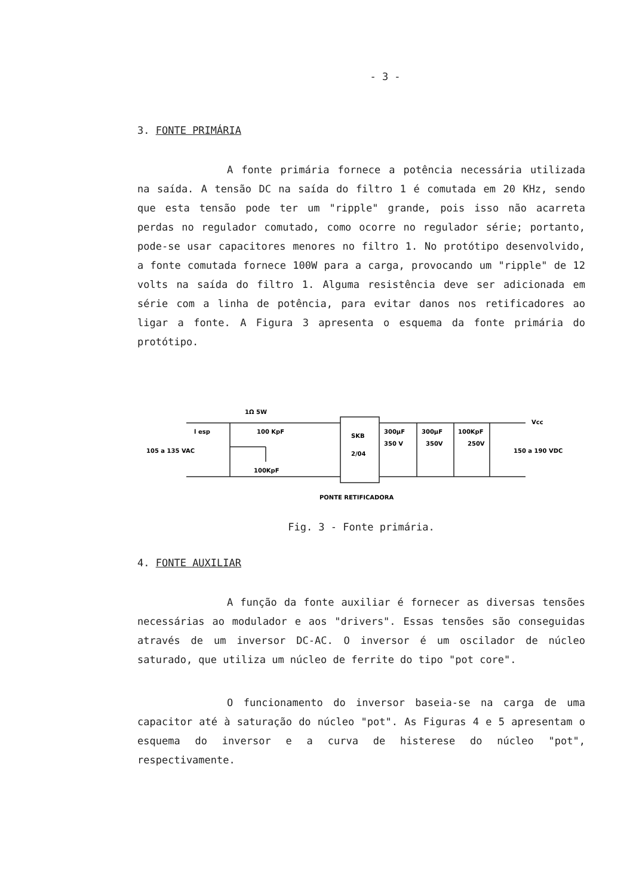- 3 -
3. FONTE PRIMÁRIA
A fonte primária fornece a potência necessária utilizada na saída. A tensão DC na saída do filtro 1 é comutada em 20 KHz, sendo que esta tensão pode ter um "ripple" grande, pois isso não acarreta perdas no regulador comutado, como ocorre no regulador série; portanto, pode-se usar capacitores menores no filtro 1. No protótipo desenvolvido, a fonte comutada fornece 100W para a carga, provocando um "ripple" de 12 volts na saída do filtro 1. Alguma resistência deve ser adicionada em série com a linha de potência, para evitar danos nos retificadores ao ligar a fonte. A Figura 3 apresenta o esquema da fonte primária do protótipo.
1Ω 5W
100 KpF
100KpF
l esp
105 a 135 VAC
SKB
2/04
300μF
350 V
300μF
350V
100KpF
250V
Vcc
150 a 190 VDC
PONTE RETIFICADORA
Fig. 3 - Fonte primária.
4. FONTE AUXILIAR
A função da fonte auxiliar é fornecer as diversas tensões necessárias ao modulador e aos "drivers". Essas tensões são conseguidas através de um inversor DC-AC. O inversor é um oscilador de núcleo saturado, que utiliza um núcleo de ferrite do tipo "pot core".
O funcionamento do inversor baseia-se na carga de uma capacitor até à saturação do núcleo "pot". As Figuras 4 e 5 apresentam o esquema do inversor e a curva de histerese do núcleo "pot", respectivamente.